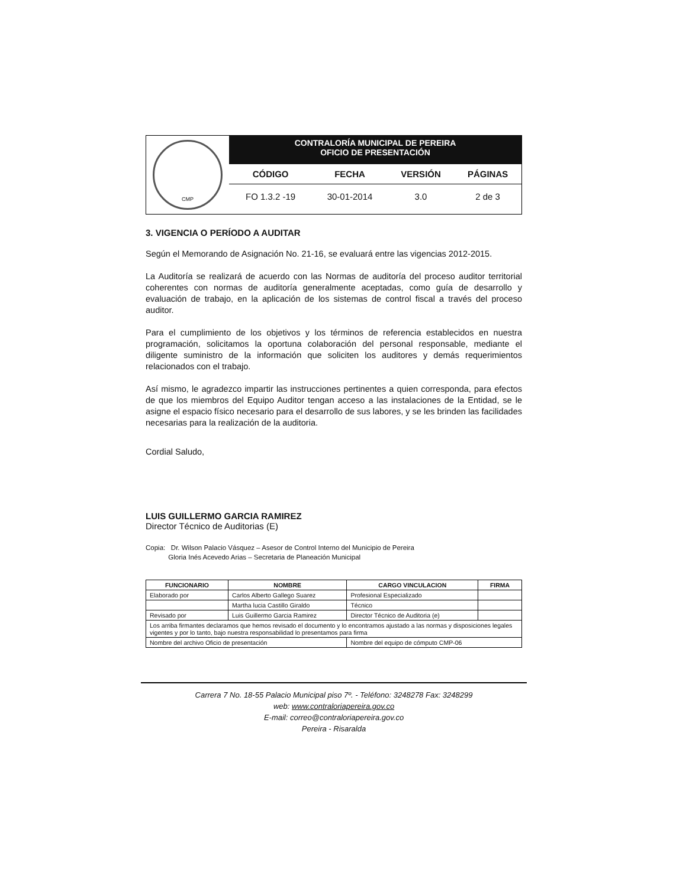CMP
CONTRALORÍA MUNICIPAL DE PEREIRA
OFICIO DE PRESENTACIÓN
| CÓDIGO | FECHA | VERSIÓN | PÁGINAS |
| --- | --- | --- | --- |
| FO 1.3.2 -19 | 30-01-2014 | 3.0 | 2 de 3 |
3. VIGENCIA O PERÍODO A AUDITAR
Según el Memorando de Asignación No. 21-16, se evaluará entre las vigencias 2012-2015.
La Auditoría se realizará de acuerdo con las Normas de auditoría del proceso auditor territorial coherentes con normas de auditoría generalmente aceptadas, como guía de desarrollo y evaluación de trabajo, en la aplicación de los sistemas de control fiscal a través del proceso auditor.
Para el cumplimiento de los objetivos y los términos de referencia establecidos en nuestra programación, solicitamos la oportuna colaboración del personal responsable, mediante el diligente suministro de la información que soliciten los auditores y demás requerimientos relacionados con el trabajo.
Así mismo, le agradezco impartir las instrucciones pertinentes a quien corresponda, para efectos de que los miembros del Equipo Auditor tengan acceso a las instalaciones de la Entidad, se le asigne el espacio físico necesario para el desarrollo de sus labores, y se les brinden las facilidades necesarias para la realización de la auditoria.
Cordial Saludo,
LUIS GUILLERMO GARCIA RAMIREZ
Director Técnico de Auditorias (E)
Copia: Dr. Wilson Palacio Vásquez – Asesor de Control Interno del Municipio de Pereira
Gloria Inés Acevedo Arias – Secretaria de Planeación Municipal
| FUNCIONARIO | NOMBRE | CARGO VINCULACION | FIRMA |
| --- | --- | --- | --- |
| Elaborado por | Carlos Alberto Gallego Suarez | Profesional Especializado | |
| | Martha lucia Castillo Giraldo | Técnico | |
| Revisado por | Luis Guillermo Garcia Ramirez | Director Técnico de Auditoria (e) | |
| Los arriba firmantes declaramos que hemos revisado el documento y lo encontramos ajustado a las normas y disposiciones legales vigentes y por lo tanto, bajo nuestra responsabilidad lo presentamos para firma | | | |
| Nombre del archivo Oficio de presentación | | Nombre del equipo de cómputo CMP-06 | |
Carrera 7 No. 18-55 Palacio Municipal piso 7º. - Teléfono: 3248278 Fax: 3248299
web: www.contraloriapereira.gov.co
E-mail: correo@contraloriapereira.gov.co
Pereira - Risaralda